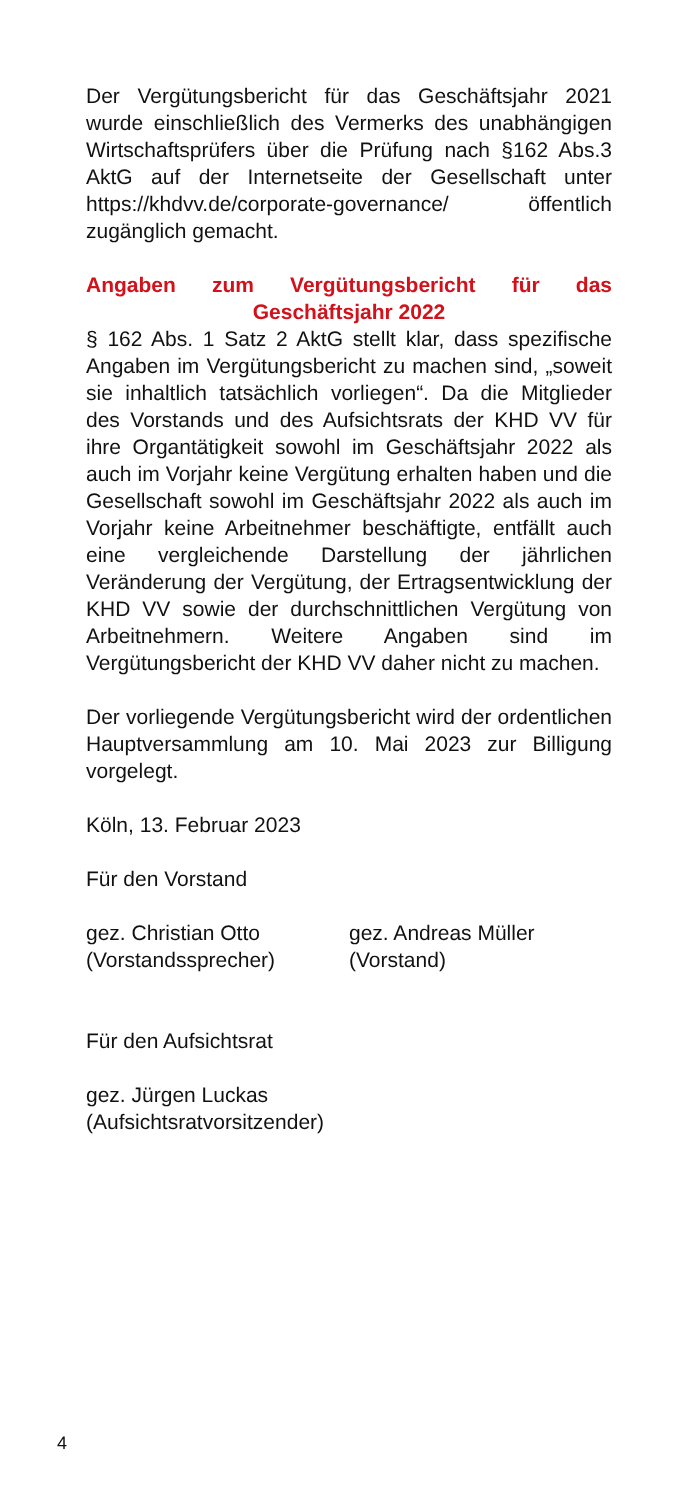Der Vergütungsbericht für das Geschäftsjahr 2021 wurde einschließlich des Vermerks des unabhängigen Wirtschaftsprüfers über die Prüfung nach §162 Abs.3 AktG auf der Internetseite der Gesellschaft unter https://khdvv.de/corporate-governance/ öffentlich zugänglich gemacht.
Angaben zum Vergütungsbericht für das Geschäftsjahr 2022
§ 162 Abs. 1 Satz 2 AktG stellt klar, dass spezifische Angaben im Vergütungsbericht zu machen sind, „soweit sie inhaltlich tatsächlich vorliegen“. Da die Mitglieder des Vorstands und des Aufsichtsrats der KHD VV für ihre Organtätigkeit sowohl im Geschäftsjahr 2022 als auch im Vorjahr keine Vergütung erhalten haben und die Gesellschaft sowohl im Geschäftsjahr 2022 als auch im Vorjahr keine Arbeitnehmer beschäftigte, entfällt auch eine vergleichende Darstellung der jährlichen Veränderung der Vergütung, der Ertragsentwicklung der KHD VV sowie der durchschnittlichen Vergütung von Arbeitnehmern. Weitere Angaben sind im Vergütungsbericht der KHD VV daher nicht zu machen.
Der vorliegende Vergütungsbericht wird der ordentlichen Hauptversammlung am 10. Mai 2023 zur Billigung vorgelegt.
Köln, 13. Februar 2023
Für den Vorstand
gez. Christian Otto
(Vorstandssprecher)
gez. Andreas Müller
(Vorstand)
Für den Aufsichtsrat
gez. Jürgen Luckas
(Aufsichtsratvorsitzender)
4